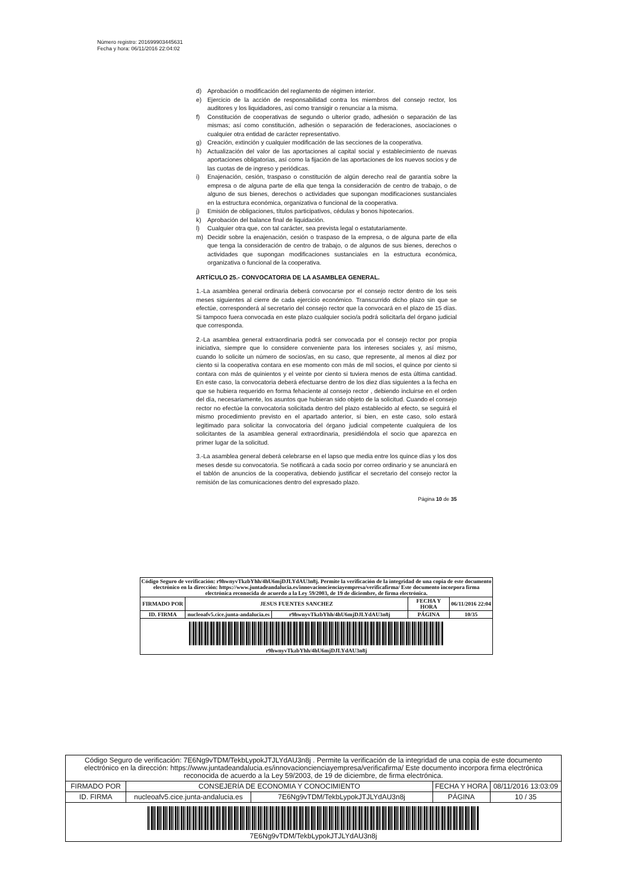Número registro: 201699903445631
Fecha y hora: 06/11/2016 22:04:02
d) Aprobación o modificación del reglamento de régimen interior.
e) Ejercicio de la acción de responsabilidad contra los miembros del consejo rector, los auditores y los liquidadores, así como transigir o renunciar a la misma.
f) Constitución de cooperativas de segundo o ulterior grado, adhesión o separación de las mismas; así como constitución, adhesión o separación de federaciones, asociaciones o cualquier otra entidad de carácter representativo.
g) Creación, extinción y cualquier modificación de las secciones de la cooperativa.
h) Actualización del valor de las aportaciones al capital social y establecimiento de nuevas aportaciones obligatorias, así como la fijación de las aportaciones de los nuevos socios y de las cuotas de de ingreso y periódicas.
i) Enajenación, cesión, traspaso o constitución de algún derecho real de garantía sobre la empresa o de alguna parte de ella que tenga la consideración de centro de trabajo, o de alguno de sus bienes, derechos o actividades que supongan modificaciones sustanciales en la estructura económica, organizativa o funcional de la cooperativa.
j) Emisión de obligaciones, títulos participativos, cédulas y bonos hipotecarios.
k) Aprobación del balance final de liquidación.
l) Cualquier otra que, con tal carácter, sea prevista legal o estatutariamente.
m) Decidir sobre la enajenación, cesión o traspaso de la empresa, o de alguna parte de ella que tenga la consideración de centro de trabajo, o de algunos de sus bienes, derechos o actividades que supongan modificaciones sustanciales en la estructura económica, organizativa o funcional de la cooperativa.
ARTÍCULO 25.- CONVOCATORIA DE LA ASAMBLEA GENERAL.
1.-La asamblea general ordinaria deberá convocarse por el consejo rector dentro de los seis meses siguientes al cierre de cada ejercicio económico. Transcurrido dicho plazo sin que se efectúe, corresponderá al secretario del consejo rector que la convocará en el plazo de 15 días. Si tampoco fuera convocada en este plazo cualquier socio/a podrá solicitarla del órgano judicial que corresponda.
2.-La asamblea general extraordinaria podrá ser convocada por el consejo rector por propia iniciativa, siempre que lo considere conveniente para los intereses sociales y, así mismo, cuando lo solicite un número de socios/as, en su caso, que represente, al menos al diez por ciento si la cooperativa contara en ese momento con más de mil socios, el quince por ciento si contara con más de quinientos y el veinte por ciento si tuviera menos de esta última cantidad. En este caso, la convocatoria deberá efectuarse dentro de los diez días siguientes a la fecha en que se hubiera requerido en forma fehaciente al consejo rector , debiendo incluirse en el orden del día, necesariamente, los asuntos que hubieran sido objeto de la solicitud. Cuando el consejo rector no efectúe la convocatoria solicitada dentro del plazo establecido al efecto, se seguirá el mismo procedimiento previsto en el apartado anterior, si bien, en este caso, solo estará legitimado para solicitar la convocatoria del órgano judicial competente cualquiera de los solicitantes de la asamblea general extraordinaria, presidiéndola el socio que aparezca en primer lugar de la solicitud.
3.-La asamblea general deberá celebrarse en el lapso que media entre los quince días y los dos meses desde su convocatoria. Se notificará a cada socio por correo ordinario y se anunciará en el tablón de anuncios de la cooperativa, debiendo justificar el secretario del consejo rector la remisión de las comunicaciones dentro del expresado plazo.
Página 10 de 35
| Código Seguro de verificación: r9hwnyvTkzbYhh/4hU6mjDJLYdAU3n8j. Permite la verificación de la integridad de una copia de este documento electrónico en la dirección: https://www.juntadeandalucia.es/innovacioncienciayempresa/verificafirma/ Este documento incorpora firma electrónica reconocida de acuerdo a la Ley 59/2003, de 19 de diciembre, de firma electrónica. | | | | |
| FIRMADO POR | JESUS FUENTES SANCHEZ | | FECHA Y HORA | 06/11/2016 22:04 |
| ID. FIRMA | nucleoafv5.cice.junta-andalucia.es | r9hwnyvTkzbYhh/4hU6mjDJLYdAU3n8j | PÁGINA | 10/35 |
| r9hwnyvTkzbYhh/4hU6mjDJLYdAU3n8j | | | | |
| Código Seguro de verificación: 7E6Ng9vTDM/TekbLypokJTJLYdAU3n8j . Permite la verificación de la integridad de una copia de este documento electrónico en la dirección: https://www.juntadeandalucia.es/innovacioncienciayempresa/verificafirma/ Este documento incorpora firma electrónica reconocida de acuerdo a la Ley 59/2003, de 19 de diciembre, de firma electrónica. | | | | |
| FIRMADO POR | CONSEJERÍA DE ECONOMIA Y CONOCIMIENTO | | FECHA Y HORA | 08/11/2016 13:03:09 |
| ID. FIRMA | nucleoafv5.cice.junta-andalucia.es | 7E6Ng9vTDM/TekbLypokJTJLYdAU3n8j | PÁGINA | 10 / 35 |
| 7E6Ng9vTDM/TekbLypokJTJLYdAU3n8j | | | | |